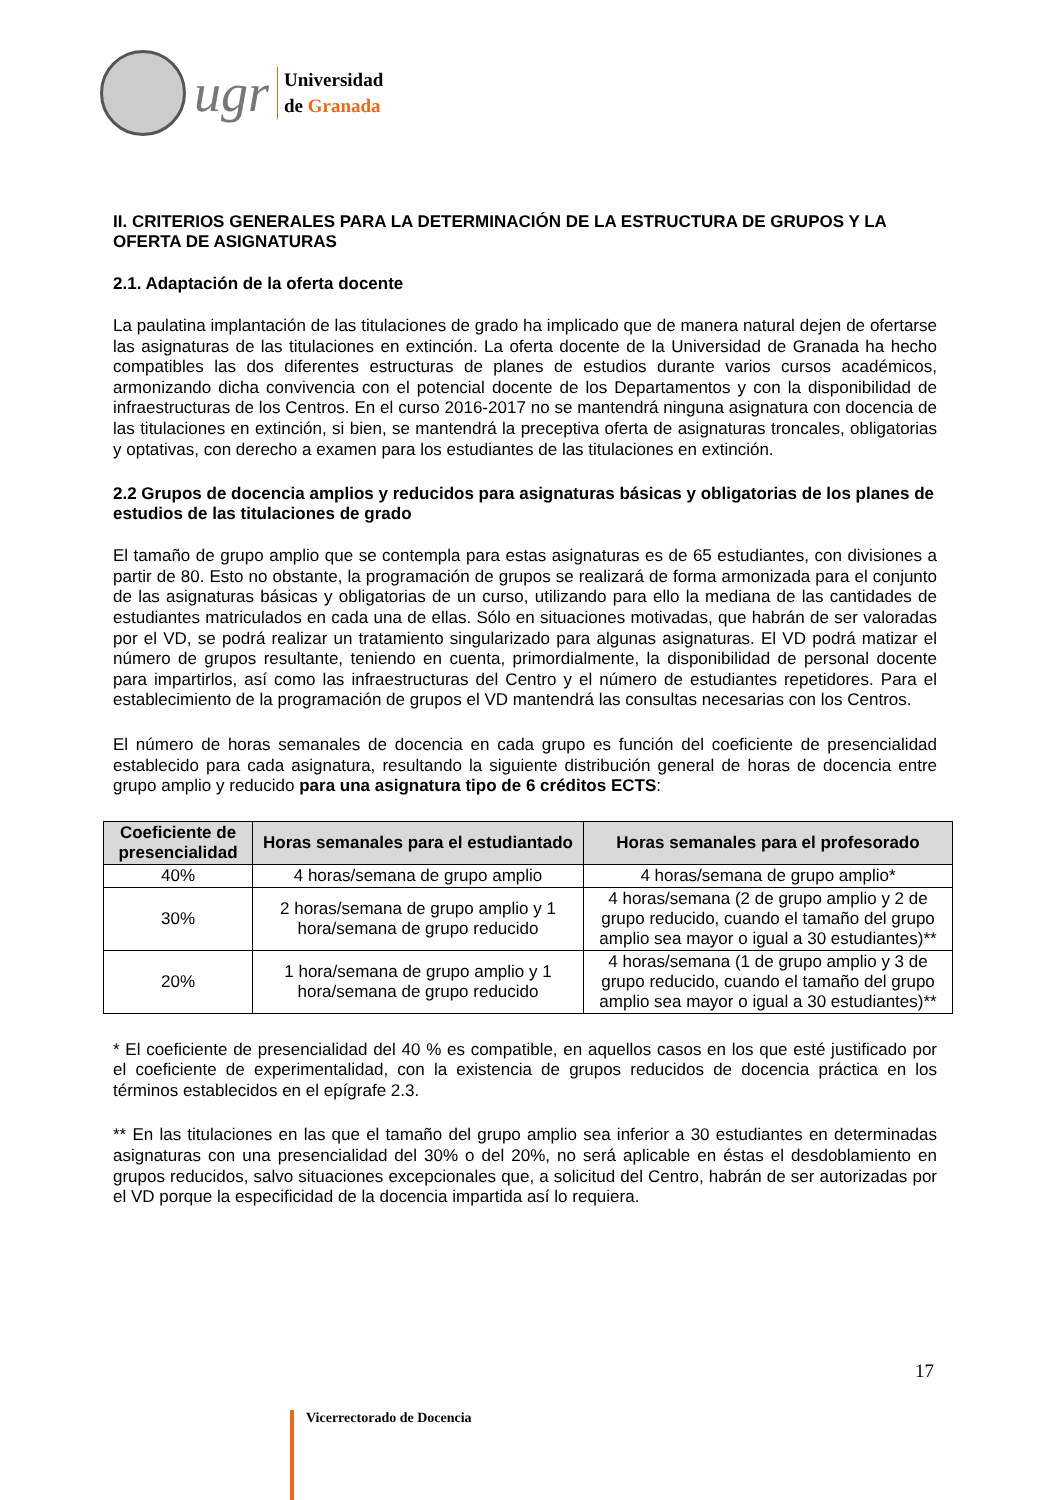ugr
Universidad
de Granada
II. CRITERIOS GENERALES PARA LA DETERMINACIÓN DE LA ESTRUCTURA DE GRUPOS Y LA OFERTA DE ASIGNATURAS
2.1. Adaptación de la oferta docente
La paulatina implantación de las titulaciones de grado ha implicado que de manera natural dejen de ofertarse las asignaturas de las titulaciones en extinción. La oferta docente de la Universidad de Granada ha hecho compatibles las dos diferentes estructuras de planes de estudios durante varios cursos académicos, armonizando dicha convivencia con el potencial docente de los Departamentos y con la disponibilidad de infraestructuras de los Centros. En el curso 2016-2017 no se mantendrá ninguna asignatura con docencia de las titulaciones en extinción, si bien, se mantendrá la preceptiva oferta de asignaturas troncales, obligatorias y optativas, con derecho a examen para los estudiantes de las titulaciones en extinción.
2.2 Grupos de docencia amplios y reducidos para asignaturas básicas y obligatorias de los planes de estudios de las titulaciones de grado
El tamaño de grupo amplio que se contempla para estas asignaturas es de 65 estudiantes, con divisiones a partir de 80. Esto no obstante, la programación de grupos se realizará de forma armonizada para el conjunto de las asignaturas básicas y obligatorias de un curso, utilizando para ello la mediana de las cantidades de estudiantes matriculados en cada una de ellas. Sólo en situaciones motivadas, que habrán de ser valoradas por el VD, se podrá realizar un tratamiento singularizado para algunas asignaturas. El VD podrá matizar el número de grupos resultante, teniendo en cuenta, primordialmente, la disponibilidad de personal docente para impartirlos, así como las infraestructuras del Centro y el número de estudiantes repetidores. Para el establecimiento de la programación de grupos el VD mantendrá las consultas necesarias con los Centros.
El número de horas semanales de docencia en cada grupo es función del coeficiente de presencialidad establecido para cada asignatura, resultando la siguiente distribución general de horas de docencia entre grupo amplio y reducido para una asignatura tipo de 6 créditos ECTS:
| Coeficiente de presencialidad | Horas semanales para el estudiantado | Horas semanales para el profesorado |
| --- | --- | --- |
| 40% | 4 horas/semana de grupo amplio | 4 horas/semana de grupo amplio* |
| 30% | 2 horas/semana de grupo amplio y 1 hora/semana de grupo reducido | 4 horas/semana (2 de grupo amplio y 2 de grupo reducido, cuando el tamaño del grupo amplio sea mayor o igual a 30 estudiantes)** |
| 20% | 1 hora/semana de grupo amplio y 1 hora/semana de grupo reducido | 4 horas/semana (1 de grupo amplio y 3 de grupo reducido, cuando el tamaño del grupo amplio sea mayor o igual a 30 estudiantes)** |
* El coeficiente de presencialidad del 40 % es compatible, en aquellos casos en los que esté justificado por el coeficiente de experimentalidad, con la existencia de grupos reducidos de docencia práctica en los términos establecidos en el epígrafe 2.3.
** En las titulaciones en las que el tamaño del grupo amplio sea inferior a 30 estudiantes en determinadas asignaturas con una presencialidad del 30% o del 20%, no será aplicable en éstas el desdoblamiento en grupos reducidos, salvo situaciones excepcionales que, a solicitud del Centro, habrán de ser autorizadas por el VD porque la especificidad de la docencia impartida así lo requiera.
17
Vicerrectorado de Docencia